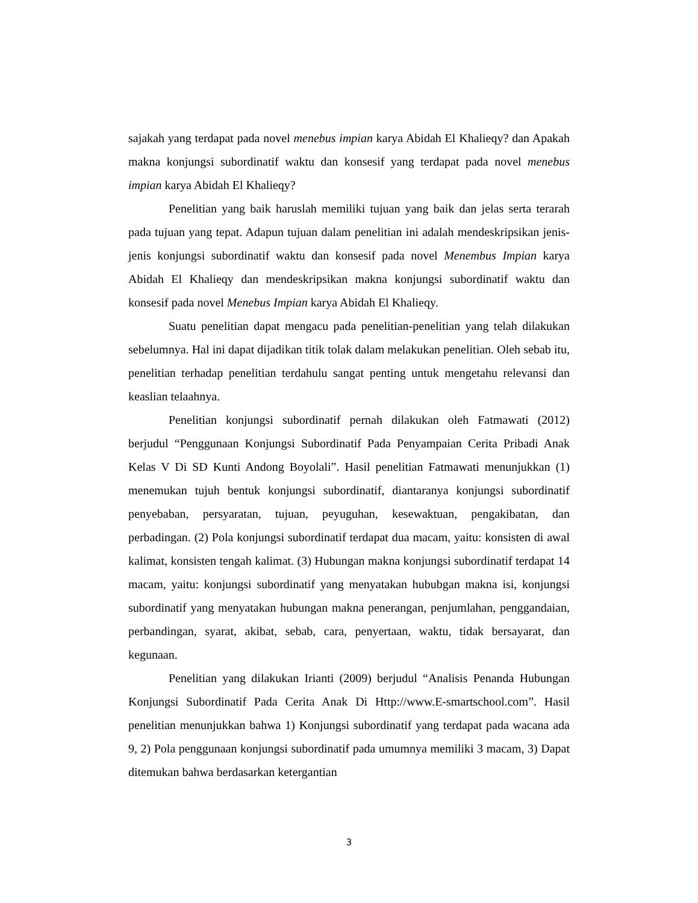sajakah yang terdapat pada novel menebus impian karya Abidah El Khalieqy? dan Apakah makna konjungsi subordinatif waktu dan konsesif yang terdapat pada novel menebus impian karya Abidah El Khalieqy?
Penelitian yang baik haruslah memiliki tujuan yang baik dan jelas serta terarah pada tujuan yang tepat. Adapun tujuan dalam penelitian ini adalah mendeskripsikan jenis-jenis konjungsi subordinatif waktu dan konsesif pada novel Menembus Impian karya Abidah El Khalieqy dan mendeskripsikan makna konjungsi subordinatif waktu dan konsesif pada novel Menebus Impian karya Abidah El Khalieqy.
Suatu penelitian dapat mengacu pada penelitian-penelitian yang telah dilakukan sebelumnya. Hal ini dapat dijadikan titik tolak dalam melakukan penelitian. Oleh sebab itu, penelitian terhadap penelitian terdahulu sangat penting untuk mengetahu relevansi dan keaslian telaahnya.
Penelitian konjungsi subordinatif pernah dilakukan oleh Fatmawati (2012) berjudul “Penggunaan Konjungsi Subordinatif Pada Penyampaian Cerita Pribadi Anak Kelas V Di SD Kunti Andong Boyolali”. Hasil penelitian Fatmawati menunjukkan (1) menemukan tujuh bentuk konjungsi subordinatif, diantaranya konjungsi subordinatif penyebaban, persyaratan, tujuan, peyuguhan, kesewaktuan, pengakibatan, dan perbadingan. (2) Pola konjungsi subordinatif terdapat dua macam, yaitu: konsisten di awal kalimat, konsisten tengah kalimat. (3) Hubungan makna konjungsi subordinatif terdapat 14 macam, yaitu: konjungsi subordinatif yang menyatakan hububgan makna isi, konjungsi subordinatif yang menyatakan hubungan makna penerangan, penjumlahan, penggandaian, perbandingan, syarat, akibat, sebab, cara, penyertaan, waktu, tidak bersayarat, dan kegunaan.
Penelitian yang dilakukan Irianti (2009) berjudul “Analisis Penanda Hubungan Konjungsi Subordinatif Pada Cerita Anak Di Http://www.E-smartschool.com”. Hasil penelitian menunjukkan bahwa 1) Konjungsi subordinatif yang terdapat pada wacana ada 9, 2) Pola penggunaan konjungsi subordinatif pada umumnya memiliki 3 macam, 3) Dapat ditemukan bahwa berdasarkan ketergantian
3